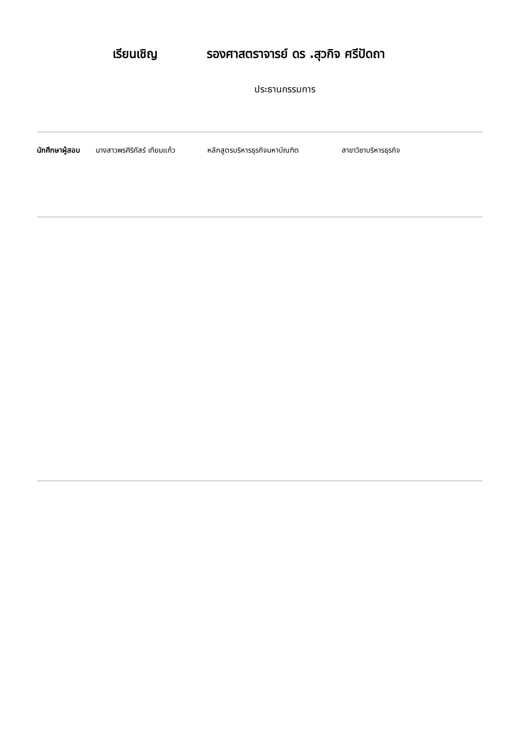เรียนเชิญ รองศาสตราจารย์ ดร .สุวกิจ ศรีปัดถา
ประธานกรรมการ
นักศึกษาผู้สอบ นางสาวพรศิริภัสร์ เทียมแก้ว หลักสูตรบริหารธุรกิจมหาบัณฑิต สาขาวิชาบริหารธุรกิจ